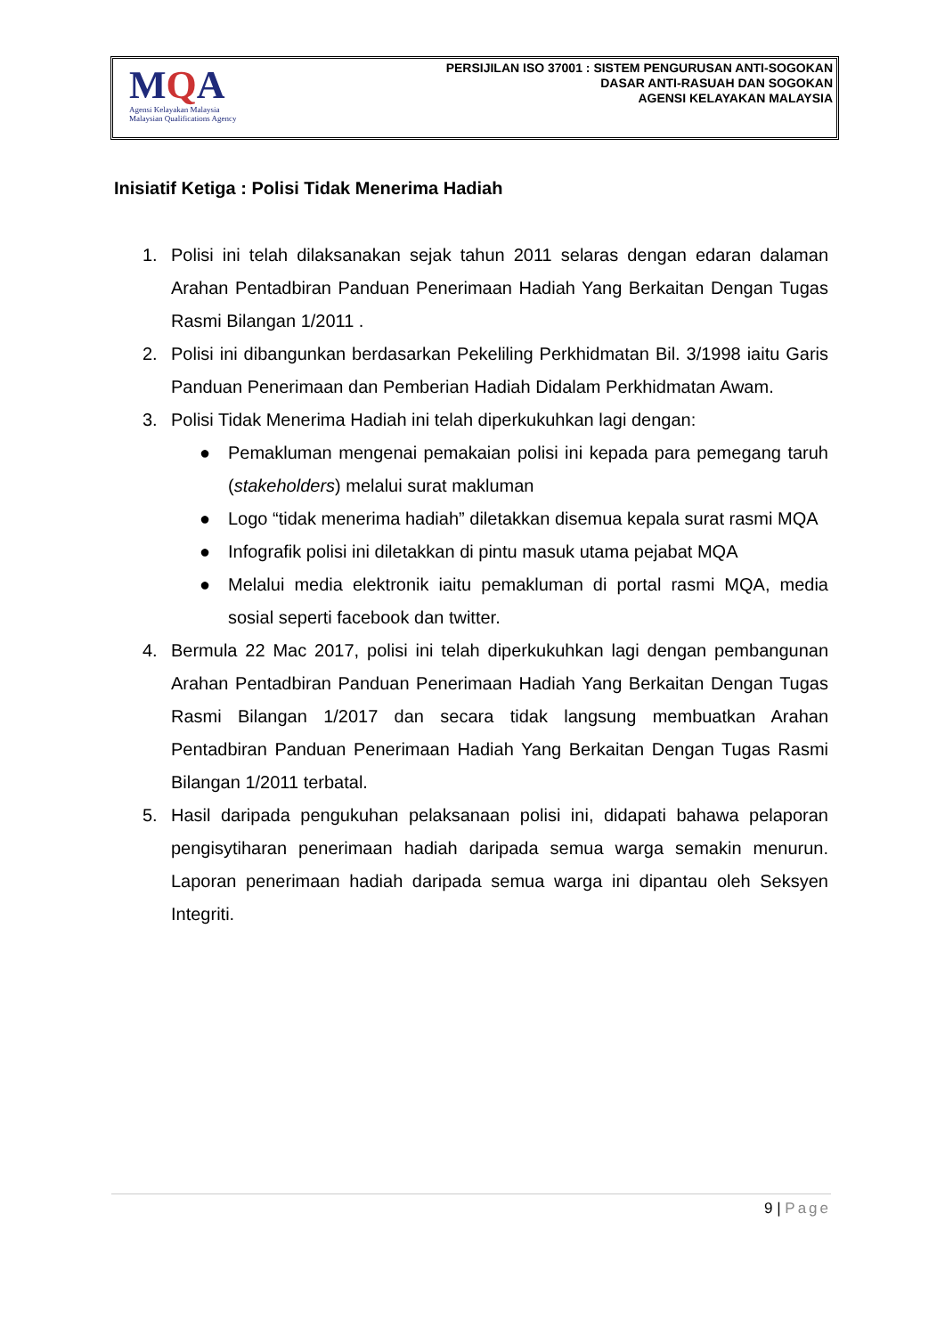MQA
Agensi Kelayakan Malaysia
Malaysian Qualifications Agency
PERSIJILAN ISO 37001 : SISTEM PENGURUSAN ANTI-SOGOKAN
DASAR ANTI-RASUAH DAN SOGOKAN
AGENSI KELAYAKAN MALAYSIA
Inisiatif Ketiga : Polisi Tidak Menerima Hadiah
1. Polisi ini telah dilaksanakan sejak tahun 2011 selaras dengan edaran dalaman Arahan Pentadbiran Panduan Penerimaan Hadiah Yang Berkaitan Dengan Tugas Rasmi Bilangan 1/2011 .
2. Polisi ini dibangunkan berdasarkan Pekeliling Perkhidmatan Bil. 3/1998 iaitu Garis Panduan Penerimaan dan Pemberian Hadiah Didalam Perkhidmatan Awam.
3. Polisi Tidak Menerima Hadiah ini telah diperkukuhkan lagi dengan:
● Pemakluman mengenai pemakaian polisi ini kepada para pemegang taruh (stakeholders) melalui surat makluman
● Logo “tidak menerima hadiah” diletakkan disemua kepala surat rasmi MQA
● Infografik polisi ini diletakkan di pintu masuk utama pejabat MQA
● Melalui media elektronik iaitu pemakluman di portal rasmi MQA, media sosial seperti facebook dan twitter.
4. Bermula 22 Mac 2017, polisi ini telah diperkukuhkan lagi dengan pembangunan Arahan Pentadbiran Panduan Penerimaan Hadiah Yang Berkaitan Dengan Tugas Rasmi Bilangan 1/2017 dan secara tidak langsung membuatkan Arahan Pentadbiran Panduan Penerimaan Hadiah Yang Berkaitan Dengan Tugas Rasmi Bilangan 1/2011 terbatal.
5. Hasil daripada pengukuhan pelaksanaan polisi ini, didapati bahawa pelaporan pengisytiharan penerimaan hadiah daripada semua warga semakin menurun. Laporan penerimaan hadiah daripada semua warga ini dipantau oleh Seksyen Integriti.
9 | Page